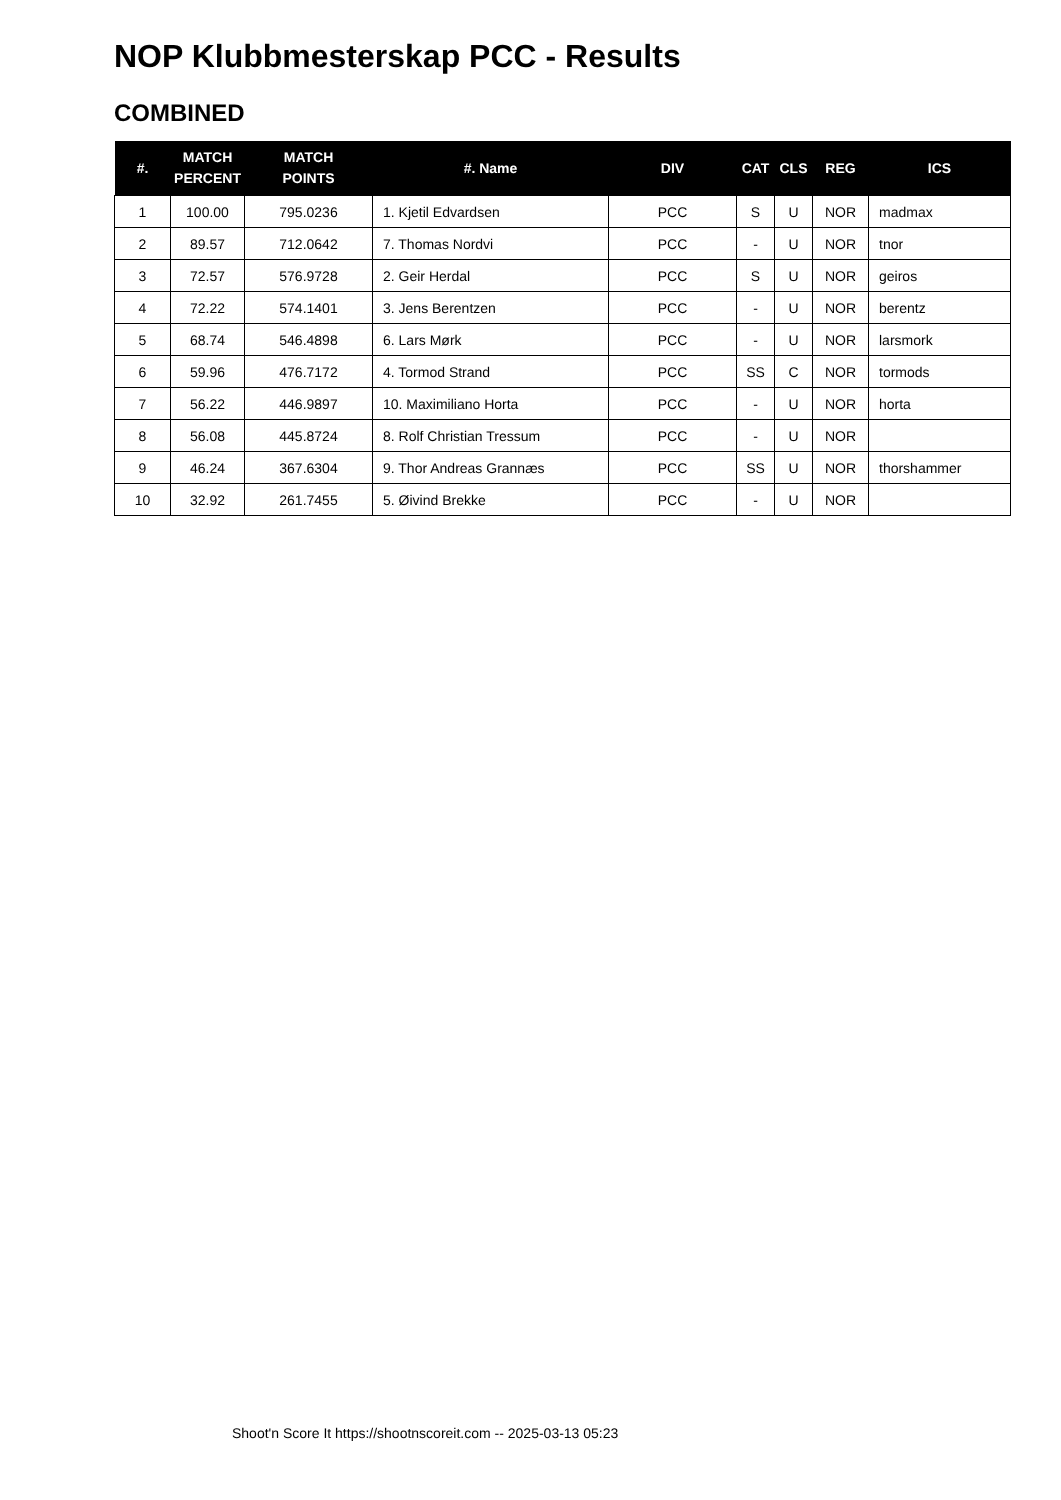NOP Klubbmesterskap PCC - Results
COMBINED
| #. | MATCH PERCENT | MATCH POINTS | #. Name | DIV | CAT | CLS | REG | ICS |
| --- | --- | --- | --- | --- | --- | --- | --- | --- |
| 1 | 100.00 | 795.0236 | 1. Kjetil Edvardsen | PCC | S | U | NOR | madmax |
| 2 | 89.57 | 712.0642 | 7. Thomas Nordvi | PCC | - | U | NOR | tnor |
| 3 | 72.57 | 576.9728 | 2. Geir Herdal | PCC | S | U | NOR | geiros |
| 4 | 72.22 | 574.1401 | 3. Jens Berentzen | PCC | - | U | NOR | berentz |
| 5 | 68.74 | 546.4898 | 6. Lars Mørk | PCC | - | U | NOR | larsmork |
| 6 | 59.96 | 476.7172 | 4. Tormod Strand | PCC | SS | C | NOR | tormods |
| 7 | 56.22 | 446.9897 | 10. Maximiliano Horta | PCC | - | U | NOR | horta |
| 8 | 56.08 | 445.8724 | 8. Rolf Christian Tressum | PCC | - | U | NOR | |
| 9 | 46.24 | 367.6304 | 9. Thor Andreas Grannæs | PCC | SS | U | NOR | thorshammer |
| 10 | 32.92 | 261.7455 | 5. Øivind Brekke | PCC | - | U | NOR | |
Shoot'n Score It https://shootnscoreit.com -- 2025-03-13 05:23